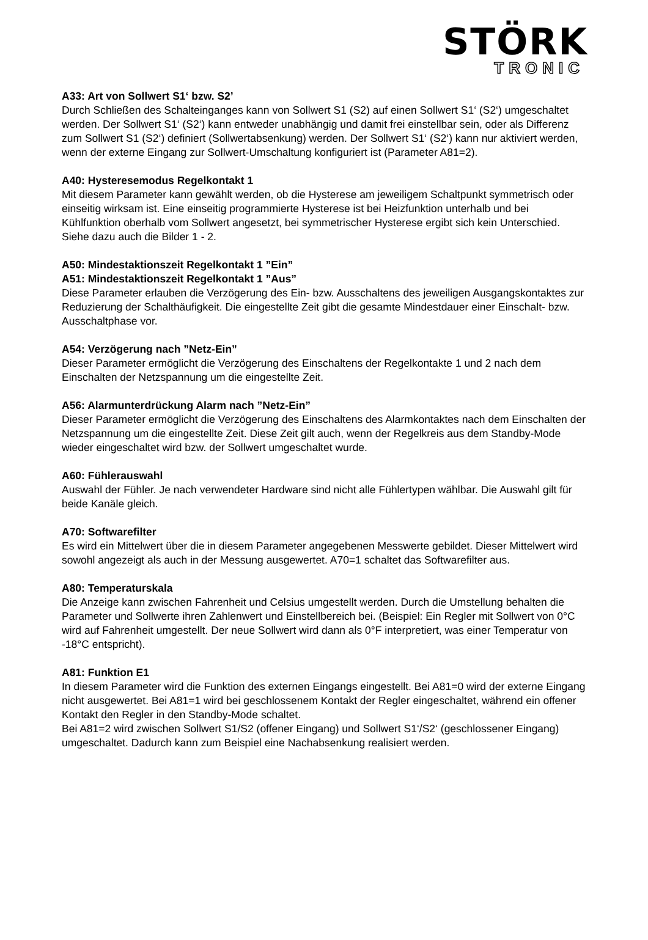STÖRK
TRONIC
A33: Art von Sollwert S1‘ bzw. S2’
Durch Schließen des Schalteinganges kann von Sollwert S1 (S2) auf einen Sollwert S1‘ (S2‘) umgeschaltet werden. Der Sollwert S1‘ (S2‘) kann entweder unabhängig und damit frei einstellbar sein, oder als Differenz zum Sollwert S1 (S2‘) definiert (Sollwertabsenkung) werden. Der Sollwert S1‘ (S2‘) kann nur aktiviert werden, wenn der externe Eingang zur Sollwert-Umschaltung konfiguriert ist (Parameter A81=2).
A40: Hysteresemodus Regelkontakt 1
Mit diesem Parameter kann gewählt werden, ob die Hysterese am jeweiligem Schaltpunkt symmetrisch oder einseitig wirksam ist. Eine einseitig programmierte Hysterese ist bei Heizfunktion unterhalb und bei Kühlfunktion oberhalb vom Sollwert angesetzt, bei symmetrischer Hysterese ergibt sich kein Unterschied. Siehe dazu auch die Bilder 1 - 2.
A50: Mindestaktionszeit Regelkontakt 1 ”Ein”
A51: Mindestaktionszeit Regelkontakt 1 ”Aus”
Diese Parameter erlauben die Verzögerung des Ein- bzw. Ausschaltens des jeweiligen Ausgangskontaktes zur Reduzierung der Schalthäufigkeit. Die eingestellte Zeit gibt die gesamte Mindestdauer einer Einschalt- bzw. Ausschaltphase vor.
A54: Verzögerung nach ”Netz-Ein”
Dieser Parameter ermöglicht die Verzögerung des Einschaltens der Regelkontakte 1 und 2 nach dem Einschalten der Netzspannung um die eingestellte Zeit.
A56: Alarmunterdrückung Alarm nach ”Netz-Ein”
Dieser Parameter ermöglicht die Verzögerung des Einschaltens des Alarmkontaktes nach dem Einschalten der Netzspannung um die eingestellte Zeit. Diese Zeit gilt auch, wenn der Regelkreis aus dem Standby-Mode wieder eingeschaltet wird bzw. der Sollwert umgeschaltet wurde.
A60: Fühlerauswahl
Auswahl der Fühler. Je nach verwendeter Hardware sind nicht alle Fühlertypen wählbar. Die Auswahl gilt für beide Kanäle gleich.
A70: Softwarefilter
Es wird ein Mittelwert über die in diesem Parameter angegebenen Messwerte gebildet. Dieser Mittelwert wird sowohl angezeigt als auch in der Messung ausgewertet. A70=1 schaltet das Softwarefilter aus.
A80: Temperaturskala
Die Anzeige kann zwischen Fahrenheit und Celsius umgestellt werden. Durch die Umstellung behalten die Parameter und Sollwerte ihren Zahlenwert und Einstellbereich bei. (Beispiel: Ein Regler mit Sollwert von 0°C wird auf Fahrenheit umgestellt. Der neue Sollwert wird dann als 0°F interpretiert, was einer Temperatur von -18°C entspricht).
A81: Funktion E1
In diesem Parameter wird die Funktion des externen Eingangs eingestellt. Bei A81=0 wird der externe Eingang nicht ausgewertet. Bei A81=1 wird bei geschlossenem Kontakt der Regler eingeschaltet, während ein offener Kontakt den Regler in den Standby-Mode schaltet.
Bei A81=2 wird zwischen Sollwert S1/S2 (offener Eingang) und Sollwert S1‘/S2‘ (geschlossener Eingang) umgeschaltet. Dadurch kann zum Beispiel eine Nachabsenkung realisiert werden.